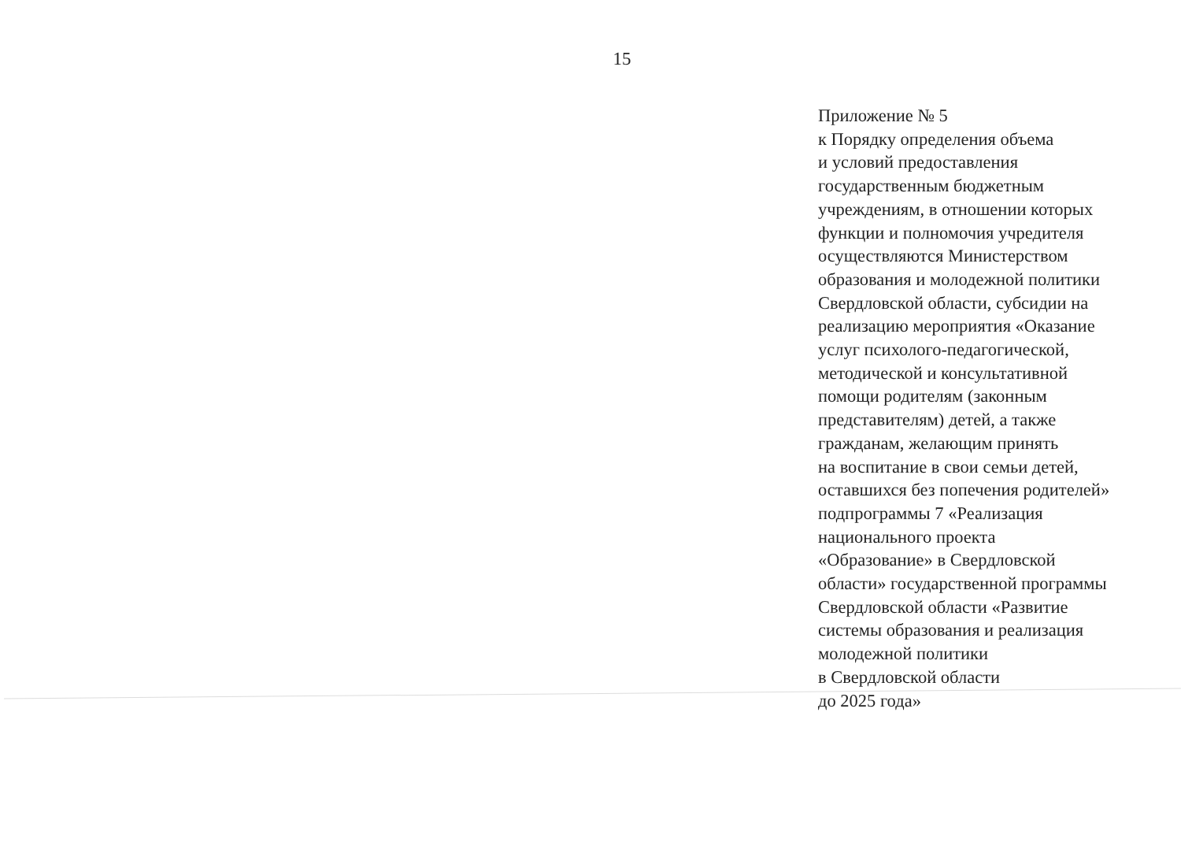15
Приложение № 5
к Порядку определения объема
и условий предоставления
государственным бюджетным
учреждениям, в отношении которых
функции и полномочия учредителя
осуществляются Министерством
образования и молодежной политики
Свердловской области, субсидии на
реализацию мероприятия «Оказание
услуг психолого-педагогической,
методической и консультативной
помощи родителям (законным
представителям) детей, а также
гражданам, желающим принять
на воспитание в свои семьи детей,
оставшихся без попечения родителей»
подпрограммы 7 «Реализация
национального проекта
«Образование» в Свердловской
области» государственной программы
Свердловской области «Развитие
системы образования и реализация
молодежной политики
в Свердловской области
до 2025 года»